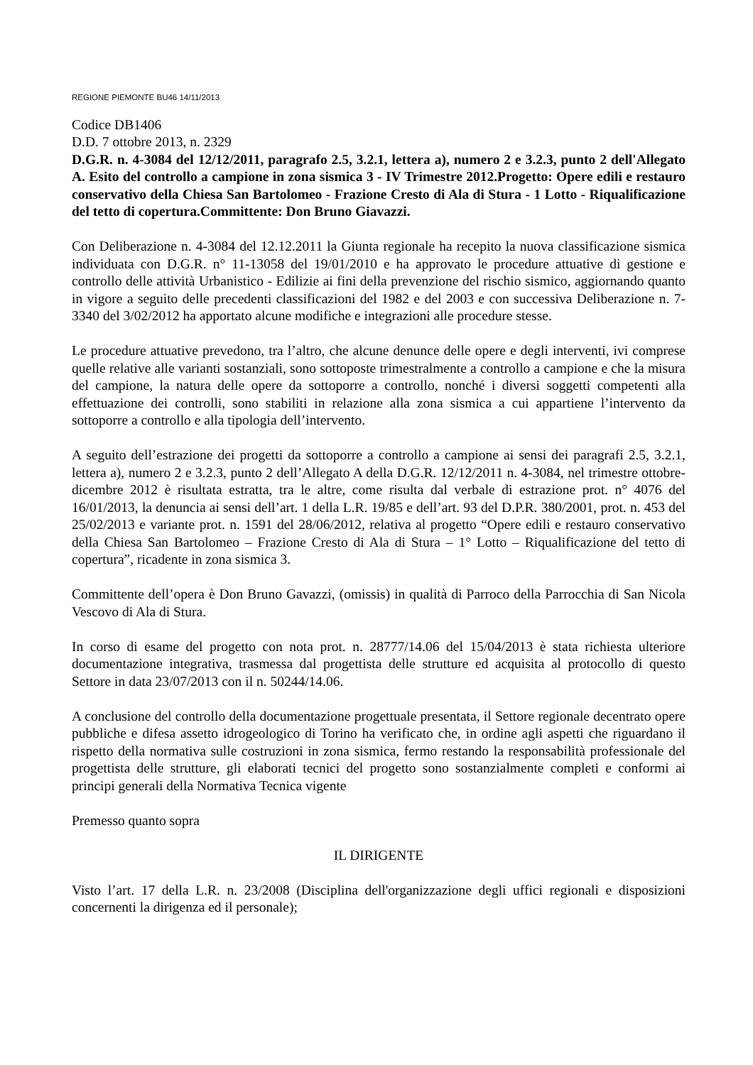REGIONE PIEMONTE BU46 14/11/2013
Codice DB1406
D.D. 7 ottobre 2013, n. 2329
D.G.R. n. 4-3084 del 12/12/2011, paragrafo 2.5, 3.2.1, lettera a), numero 2 e 3.2.3, punto 2 dell'Allegato A. Esito del controllo a campione in zona sismica 3 - IV Trimestre 2012.Progetto: Opere edili e restauro conservativo della Chiesa San Bartolomeo - Frazione Cresto di Ala di Stura - 1 Lotto - Riqualificazione del tetto di copertura.Committente: Don Bruno Giavazzi.
Con Deliberazione n. 4-3084 del 12.12.2011 la Giunta regionale ha recepito la nuova classificazione sismica individuata con D.G.R. n° 11-13058 del 19/01/2010 e ha approvato le procedure attuative di gestione e controllo delle attività Urbanistico - Edilizie ai fini della prevenzione del rischio sismico, aggiornando quanto in vigore a seguito delle precedenti classificazioni del 1982 e del 2003 e con successiva Deliberazione n. 7-3340 del 3/02/2012 ha apportato alcune modifiche e integrazioni alle procedure stesse.
Le procedure attuative prevedono, tra l’altro, che alcune denunce delle opere e degli interventi, ivi comprese quelle relative alle varianti sostanziali, sono sottoposte trimestralmente a controllo a campione e che la misura del campione, la natura delle opere da sottoporre a controllo, nonché i diversi soggetti competenti alla effettuazione dei controlli, sono stabiliti in relazione alla zona sismica a cui appartiene l’intervento da sottoporre a controllo e alla tipologia dell’intervento.
A seguito dell’estrazione dei progetti da sottoporre a controllo a campione ai sensi dei paragrafi 2.5, 3.2.1, lettera a), numero 2 e 3.2.3, punto 2 dell’Allegato A della D.G.R. 12/12/2011 n. 4-3084, nel trimestre ottobre-dicembre 2012 è risultata estratta, tra le altre, come risulta dal verbale di estrazione prot. n° 4076 del 16/01/2013, la denuncia ai sensi dell’art. 1 della L.R. 19/85 e dell’art. 93 del D.P.R. 380/2001, prot. n. 453 del 25/02/2013 e variante prot. n. 1591 del 28/06/2012, relativa al progetto “Opere edili e restauro conservativo della Chiesa San Bartolomeo – Frazione Cresto di Ala di Stura – 1° Lotto – Riqualificazione del tetto di copertura”, ricadente in zona sismica 3.
Committente dell’opera è Don Bruno Gavazzi, (omissis) in qualità di Parroco della Parrocchia di San Nicola Vescovo di Ala di Stura.
In corso di esame del progetto con nota prot. n. 28777/14.06 del 15/04/2013 è stata richiesta ulteriore documentazione integrativa, trasmessa dal progettista delle strutture ed acquisita al protocollo di questo Settore in data 23/07/2013 con il n. 50244/14.06.
A conclusione del controllo della documentazione progettuale presentata, il Settore regionale decentrato opere pubbliche e difesa assetto idrogeologico di Torino ha verificato che, in ordine agli aspetti che riguardano il rispetto della normativa sulle costruzioni in zona sismica, fermo restando la responsabilità professionale del progettista delle strutture, gli elaborati tecnici del progetto sono sostanzialmente completi e conformi ai principi generali della Normativa Tecnica vigente
Premesso quanto sopra
IL DIRIGENTE
Visto l’art. 17 della L.R. n. 23/2008 (Disciplina dell'organizzazione degli uffici regionali e disposizioni concernenti la dirigenza ed il personale);